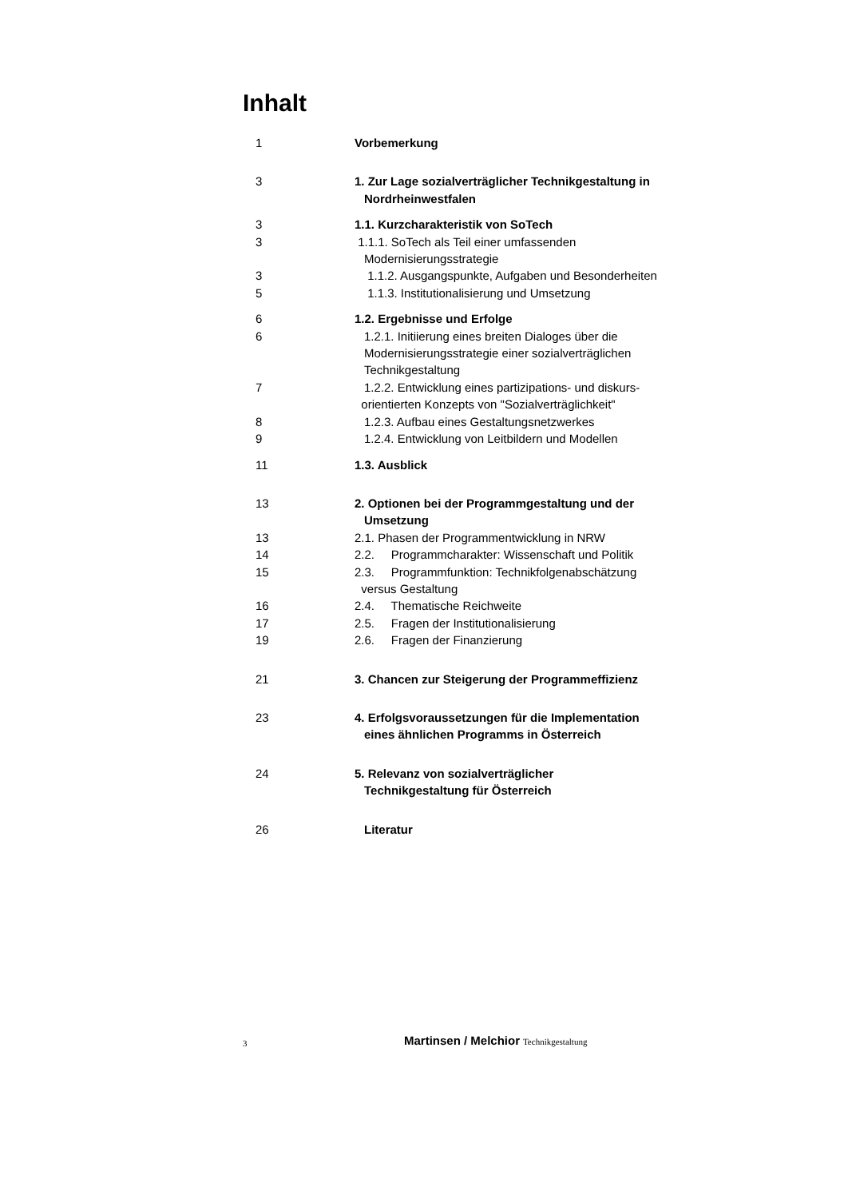Inhalt
| 1 | Vorbemerkung |
| 3 | 1. Zur Lage sozialverträglicher Technikgestaltung in Nordrheinwestfalen |
| 3 | 1.1. Kurzcharakteristik von SoTech |
| 3 | 1.1.1. SoTech als Teil einer umfassenden Modernisierungsstrategie |
| 3 | 1.1.2. Ausgangspunkte, Aufgaben und Besonderheiten |
| 5 | 1.1.3. Institutionalisierung und Umsetzung |
| 6 | 1.2. Ergebnisse und Erfolge |
| 6 | 1.2.1. Initiierung eines breiten Dialoges über die Modernisierungsstrategie einer sozialverträglichen Technikgestaltung |
| 7 | 1.2.2. Entwicklung eines partizipations- und diskurs- orientierten Konzepts von "Sozialverträglichkeit" |
| 8 | 1.2.3. Aufbau eines Gestaltungsnetzwerkes |
| 9 | 1.2.4. Entwicklung von Leitbildern und Modellen |
| 11 | 1.3. Ausblick |
| 13 | 2. Optionen bei der Programmgestaltung und der Umsetzung |
| 13 | 2.1. Phasen der Programmentwicklung in NRW |
| 14 | 2.2. Programmcharakter: Wissenschaft und Politik |
| 15 | 2.3. Programmfunktion: Technikfolgenabschätzung versus Gestaltung |
| 16 | 2.4. Thematische Reichweite |
| 17 | 2.5. Fragen der Institutionalisierung |
| 19 | 2.6. Fragen der Finanzierung |
| 21 | 3. Chancen zur Steigerung der Programmeffizienz |
| 23 | 4. Erfolgsvoraussetzungen für die Implementation eines ähnlichen Programms in Österreich |
| 24 | 5. Relevanz von sozialverträglicher Technikgestaltung für Österreich |
| 26 | Literatur |
3 Martinsen / Melchior Technikgestaltung